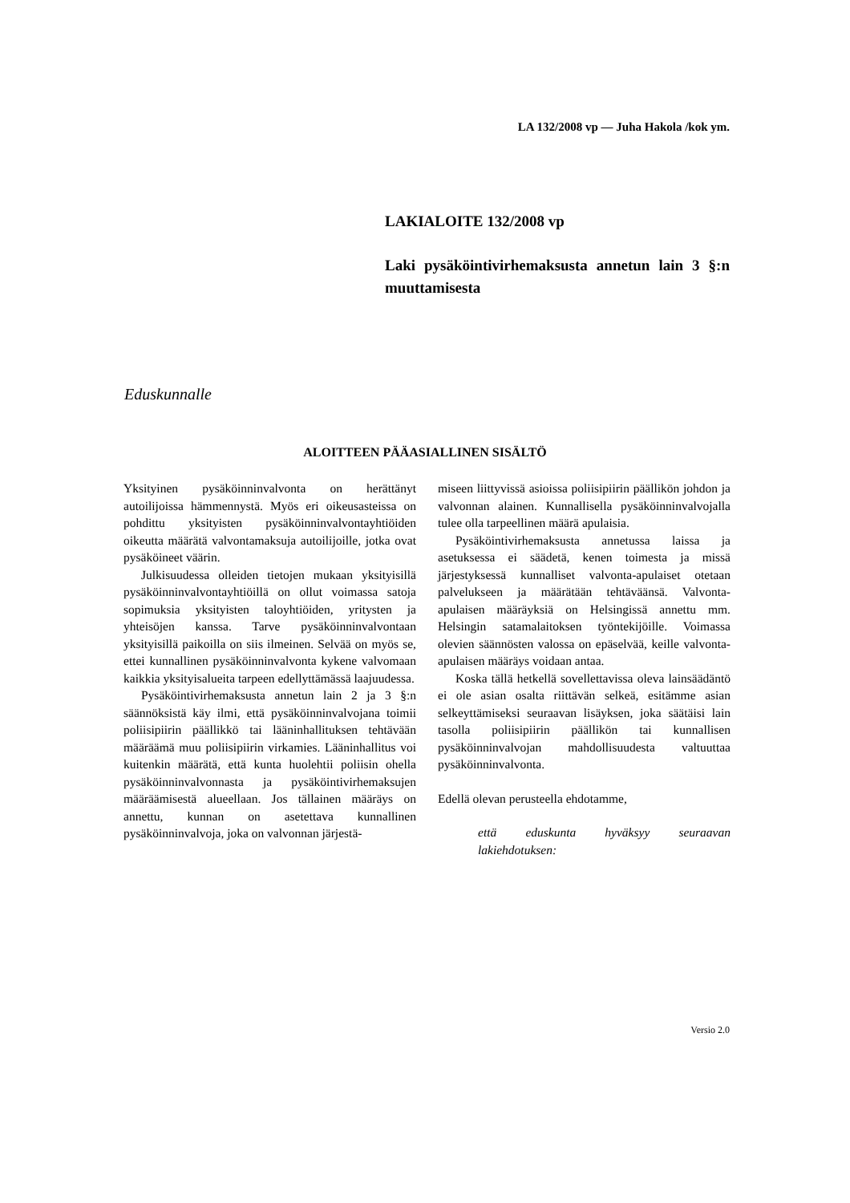LA 132/2008 vp — Juha Hakola /kok ym.
LAKIALOITE 132/2008 vp
Laki pysäköintivirhemaksusta annetun lain 3 §:n muuttamisesta
Eduskunnalle
ALOITTEEN PÄÄASIALLINEN SISÄLTÖ
Yksityinen pysäköinninvalvonta on herättänyt autoilijoissa hämmennystä. Myös eri oikeusasteissa on pohdittu yksityisten pysäköinninvalvontayhtiöiden oikeutta määrätä valvontamaksuja autoilijoille, jotka ovat pysäköineet väärin.
Julkisuudessa olleiden tietojen mukaan yksityisillä pysäköinninvalvontayhtiöillä on ollut voimassa satoja sopimuksia yksityisten taloyhtiöiden, yritysten ja yhteisöjen kanssa. Tarve pysäköinninvalvontaan yksityisillä paikoilla on siis ilmeinen. Selvää on myös se, ettei kunnallinen pysäköinninvalvonta kykene valvomaan kaikkia yksityisalueita tarpeen edellyttämässä laajuudessa.
Pysäköintivirhemaksusta annetun lain 2 ja 3 §:n säännöksistä käy ilmi, että pysäköinninvalvojana toimii poliisipiirin päällikkö tai lääninhallituksen tehtävään määräämä muu poliisipiirin virkamies. Lääninhallitus voi kuitenkin määrätä, että kunta huolehtii poliisin ohella pysäköinninvalvonnasta ja pysäköintivirhemaksujen määräämisestä alueellaan. Jos tällainen määräys on annettu, kunnan on asetettava kunnallinen pysäköinninvalvoja, joka on valvonnan järjestä-
miseen liittyvissä asioissa poliisipiirin päällikön johdon ja valvonnan alainen. Kunnallisella pysäköinninvalvojalla tulee olla tarpeellinen määrä apulaisia.
Pysäköintivirhemaksusta annetussa laissa ja asetuksessa ei säädetä, kenen toimesta ja missä järjestyksessä kunnalliset valvonta-apulaiset otetaan palvelukseen ja määrätään tehtäväänsä. Valvonta-apulaisen määräyksiä on Helsingissä annettu mm. Helsingin satamalaitoksen työntekijöille. Voimassa olevien säännösten valossa on epäselvää, keille valvonta-apulaisen määräys voidaan antaa.
Koska tällä hetkellä sovellettavissa oleva lainsäädäntö ei ole asian osalta riittävän selkeä, esitämme asian selkeyttämiseksi seuraavan lisäyksen, joka säätäisi lain tasolla poliisipiirin päällikön tai kunnallisen pysäköinninvalvojan mahdollisuudesta valtuuttaa pysäköinninvalvonta.
Edellä olevan perusteella ehdotamme,
että eduskunta hyväksyy seuraavan lakiehdotuksen:
Versio 2.0